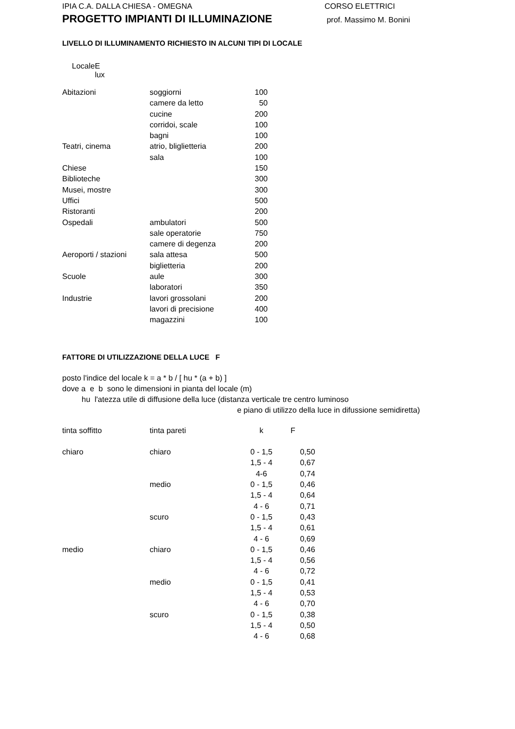IPIA C.A. DALLA CHIESA - OMEGNA CORSO ELETTRICI
PROGETTO IMPIANTI DI ILLUMINAZIONE
prof. Massimo M. Bonini
LIVELLO DI ILLUMINAMENTO RICHIESTO IN ALCUNI TIPI DI LOCALE
| Locale | E lux |
| --- | --- |
| Abitazioni | soggiorni | 100 |
| | camere da letto | 50 |
| | cucine | 200 |
| | corridoi, scale | 100 |
| | bagni | 100 |
| Teatri, cinema | atrio, bliglietteria | 200 |
| | sala | 100 |
| Chiese | | 150 |
| Biblioteche | | 300 |
| Musei, mostre | | 300 |
| Uffici | | 500 |
| Ristoranti | | 200 |
| Ospedali | ambulatori | 500 |
| | sale operatorie | 750 |
| | camere di degenza | 200 |
| Aeroporti / stazioni | sala attesa | 500 |
| | biglietteria | 200 |
| Scuole | aule | 300 |
| | laboratori | 350 |
| Industrie | lavori grossolani | 200 |
| | lavori di precisione | 400 |
| | magazzini | 100 |
FATTORE DI UTILIZZAZIONE DELLA LUCE F
posto l'indice del locale k = a * b / [ hu * (a + b) ]
dove a e b sono le dimensioni in pianta del locale (m)
hu l'atezza utile di diffusione della luce (distanza verticale tre centro luminoso
e piano di utilizzo della luce in difussione semidiretta)
| tinta soffitto | tinta pareti | k | F |
| --- | --- | --- | --- |
| chiaro | chiaro | 0 - 1,5 | 0,50 |
| | | 1,5 - 4 | 0,67 |
| | | 4-6 | 0,74 |
| | medio | 0 - 1,5 | 0,46 |
| | | 1,5 - 4 | 0,64 |
| | | 4 - 6 | 0,71 |
| | scuro | 0 - 1,5 | 0,43 |
| | | 1,5 - 4 | 0,61 |
| | | 4 - 6 | 0,69 |
| medio | chiaro | 0 - 1,5 | 0,46 |
| | | 1,5 - 4 | 0,56 |
| | | 4 - 6 | 0,72 |
| | medio | 0 - 1,5 | 0,41 |
| | | 1,5 - 4 | 0,53 |
| | | 4 - 6 | 0,70 |
| | scuro | 0 - 1,5 | 0,38 |
| | | 1,5 - 4 | 0,50 |
| | | 4 - 6 | 0,68 |